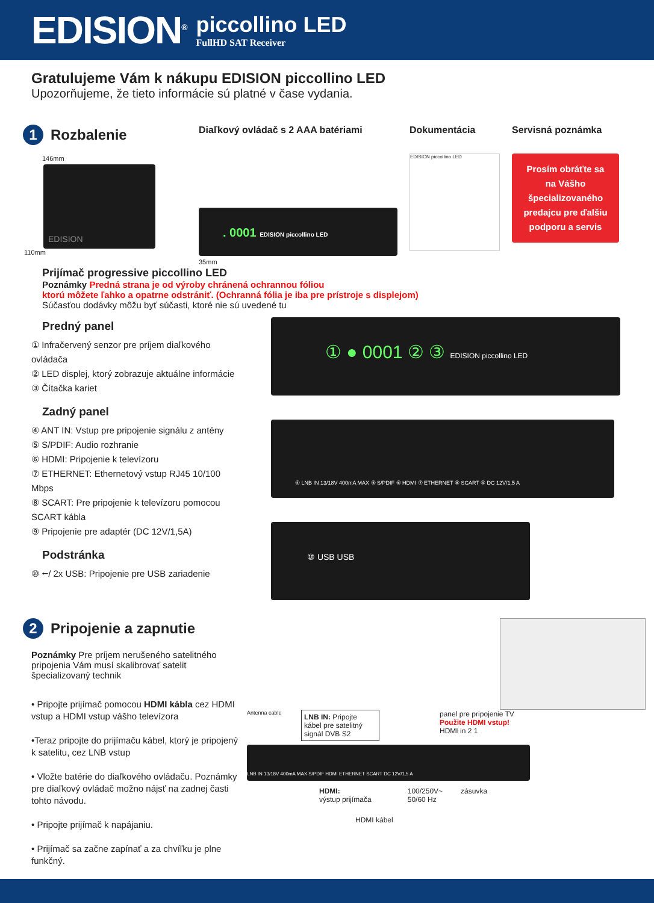EDISION<sup>®</sup>
piccollino LED
FullHD SAT Receiver
Gratulujeme Vám k nákupu EDISION piccollino LED
Upozorňujeme, že tieto informácie sú platné v čase vydania.
1 Rozbalenie
146mm
EDISION
110mm
Diaľkový ovládač s 2 AAA batériami
. 0001 EDISION piccollino LED
35mm
Dokumentácia
EDISION piccollino LED
Servisná poznámka
Prosím obráťte sa na Vášho špecializovaného predajcu pre ďalšiu podporu a servis
Prijímač progressive piccollino LED
Poznámky Predná strana je od výroby chránená ochrannou fóliou
ktorú môžete ľahko a opatrne odstrániť. (Ochranná fólia je iba pre prístroje s displejom)
Súčasťou dodávky môžu byť súčasti, ktoré nie sú uvedené tu
Predný panel
① Infračervený senzor pre príjem diaľkového ovládača
② LED displej, ktorý zobrazuje aktuálne informácie
③ Čítačka kariet
Zadný panel
④ ANT IN: Vstup pre pripojenie signálu z antény
⑤ S/PDIF: Audio rozhranie
⑥ HDMI: Pripojenie k televízoru
⑦ ETHERNET: Ethernetový vstup RJ45 10/100 Mbps
⑧ SCART: Pre pripojenie k televízoru pomocou SCART kábla
⑨ Pripojenie pre adaptér (DC 12V/1,5A)
Podstránka
⑩ ⭠/ 2x USB: Pripojenie pre USB zariadenie
① ● 0001 ② ③ EDISION piccollino LED
④ LNB IN 13/18V 400mA MAX ⑤ S/PDIF ⑥ HDMI ⑦ ETHERNET ⑧ SCART ⑨ DC 12V/1,5 A
⑩ USB USB
2 Pripojenie a zapnutie
Poznámky Pre príjem nerušeného satelitného pripojenia Vám musí skalibrovať satelit špecializovaný technik
• Pripojte prijímač pomocou HDMI kábla cez HDMI vstup a HDMI vstup vášho televízora
•Teraz pripojte do prijímaču kábel, ktorý je pripojený k satelitu, cez LNB vstup
• Vložte batérie do diaľkového ovládaču. Poznámky pre diaľkový ovládač možno nájsť na zadnej časti tohto návodu.
• Pripojte prijímač k napájaniu.
• Prijímač sa začne zapínať a za chvíľku je plne funkčný.
Antenna cable
LNB IN: Pripojte kábel pre satelitný signál DVB S2
panel pre pripojenie TV
Použite HDMI vstup!
HDMI in 2 1
LNB IN 13/18V 400mA MAX S/PDIF HDMI ETHERNET SCART DC 12V/1,5 A
HDMI:
výstup prijímača
100/250V~
50/60 Hz
zásuvka
HDMI kábel